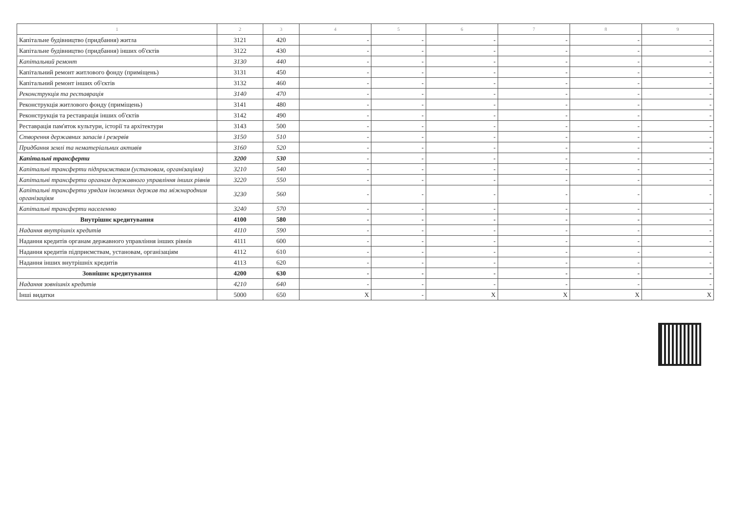| 1 | 2 | 3 | 4 | 5 | 6 | 7 | 8 | 9 |
| --- | --- | --- | --- | --- | --- | --- | --- | --- |
| Капітальне будівництво (придбання) житла | 3121 | 420 | - | - | - | - | - | - |
| Капітальне будівництво (придбання) інших об'єктів | 3122 | 430 | - | - | - | - | - | - |
| Капітальний ремонт | 3130 | 440 | - | - | - | - | - | - |
| Капітальний ремонт житлового фонду (приміщень) | 3131 | 450 | - | - | - | - | - | - |
| Капітальний ремонт інших об'єктів | 3132 | 460 | - | - | - | - | - | - |
| Реконструкція та реставрація | 3140 | 470 | - | - | - | - | - | - |
| Реконструкція житлового фонду (приміщень) | 3141 | 480 | - | - | - | - | - | - |
| Реконструкція та реставрація інших об'єктів | 3142 | 490 | - | - | - | - | - | - |
| Реставрація пам'яток культури, історії та архітектури | 3143 | 500 | - | - | - | - | - | - |
| Створення державних запасів і резервів | 3150 | 510 | - | - | - | - | - | - |
| Придбання землі та нематеріальних активів | 3160 | 520 | - | - | - | - | - | - |
| Капітальні трансферти | 3200 | 530 | - | - | - | - | - | - |
| Капітальні трансферти підприємствам (установам, організаціям) | 3210 | 540 | - | - | - | - | - | - |
| Капітальні трансферти органам державного управління інших рівнів | 3220 | 550 | - | - | - | - | - | - |
| Капітальні трансферти урядам іноземних держав та міжнародним організаціям | 3230 | 560 | - | - | - | - | - | - |
| Капітальні трансферти населенню | 3240 | 570 | - | - | - | - | - | - |
| Внутрішнє кредитування | 4100 | 580 | - | - | - | - | - | - |
| Надання внутрішніх кредитів | 4110 | 590 | - | - | - | - | - | - |
| Надання кредитів органам державного управління інших рівнів | 4111 | 600 | - | - | - | - | - | - |
| Надання кредитів підприємствам, установам, організаціям | 4112 | 610 | - | - | - | - | - | - |
| Надання інших внутрішніх кредитів | 4113 | 620 | - | - | - | - | - | - |
| Зовнішнє кредитування | 4200 | 630 | - | - | - | - | - | - |
| Надання зовнішніх кредитів | 4210 | 640 | - | - | - | - | - | - |
| Інші видатки | 5000 | 650 | X | - | X | X | X | X |